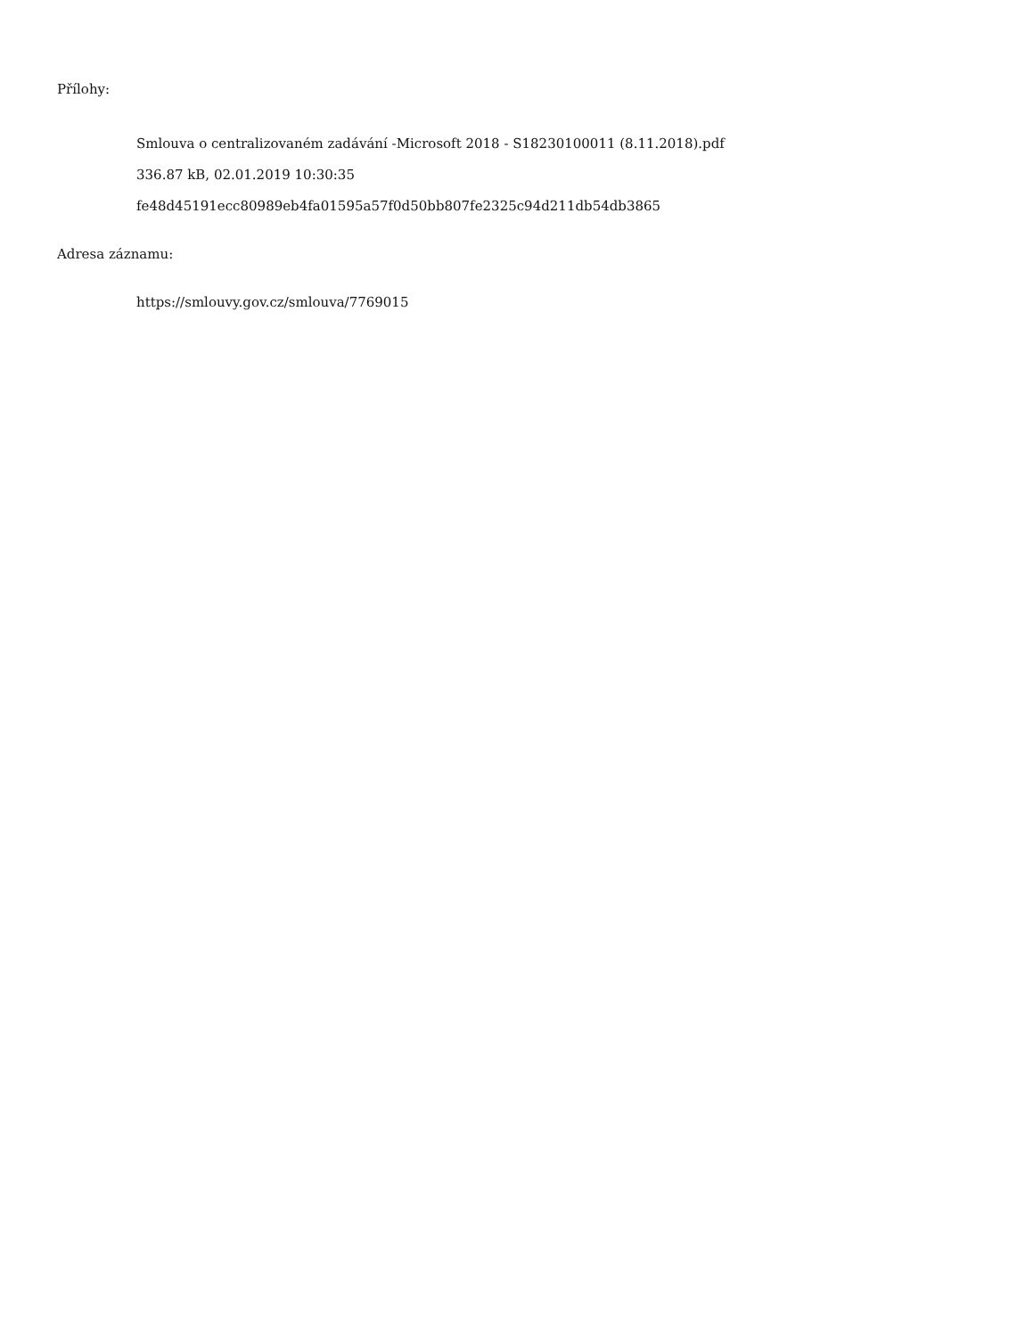Přílohy:
Smlouva o centralizovaném zadávání -Microsoft 2018 - S18230100011 (8.11.2018).pdf
336.87 kB, 02.01.2019 10:30:35
fe48d45191ecc80989eb4fa01595a57f0d50bb807fe2325c94d211db54db3865
Adresa záznamu:
https://smlouvy.gov.cz/smlouva/7769015